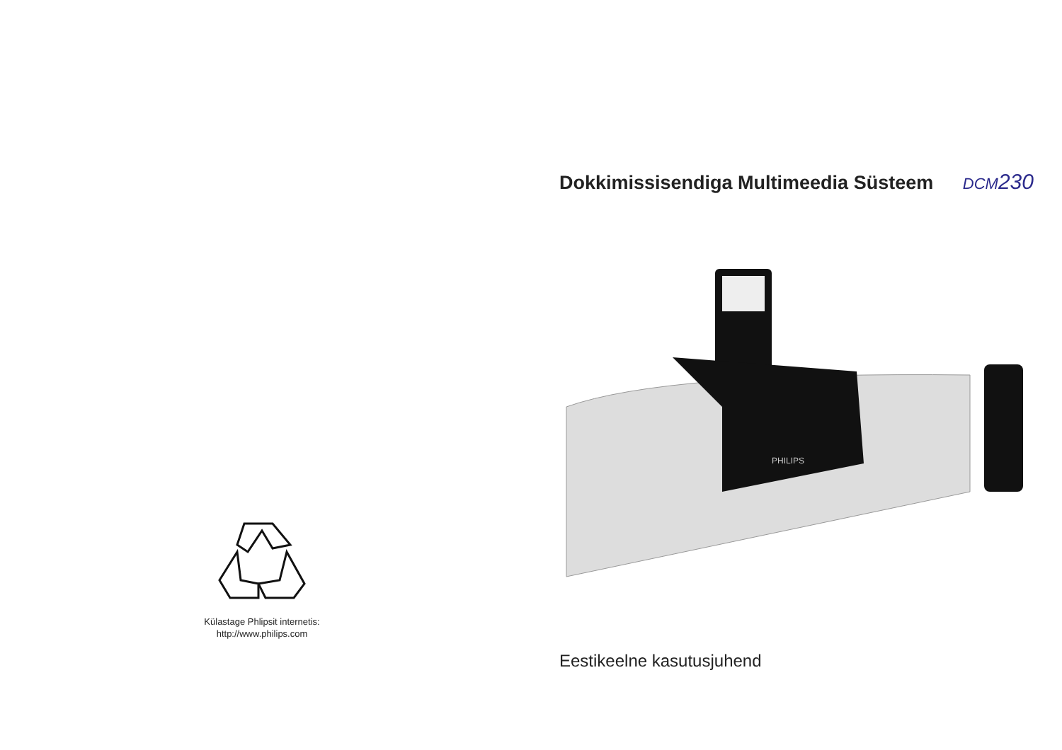Külastage Phlipsit internetis:
http://www.philips.com
Dokkimissisendiga Multimeedia Süsteem
DCM230
PHILIPS
Eestikeelne kasutusjuhend